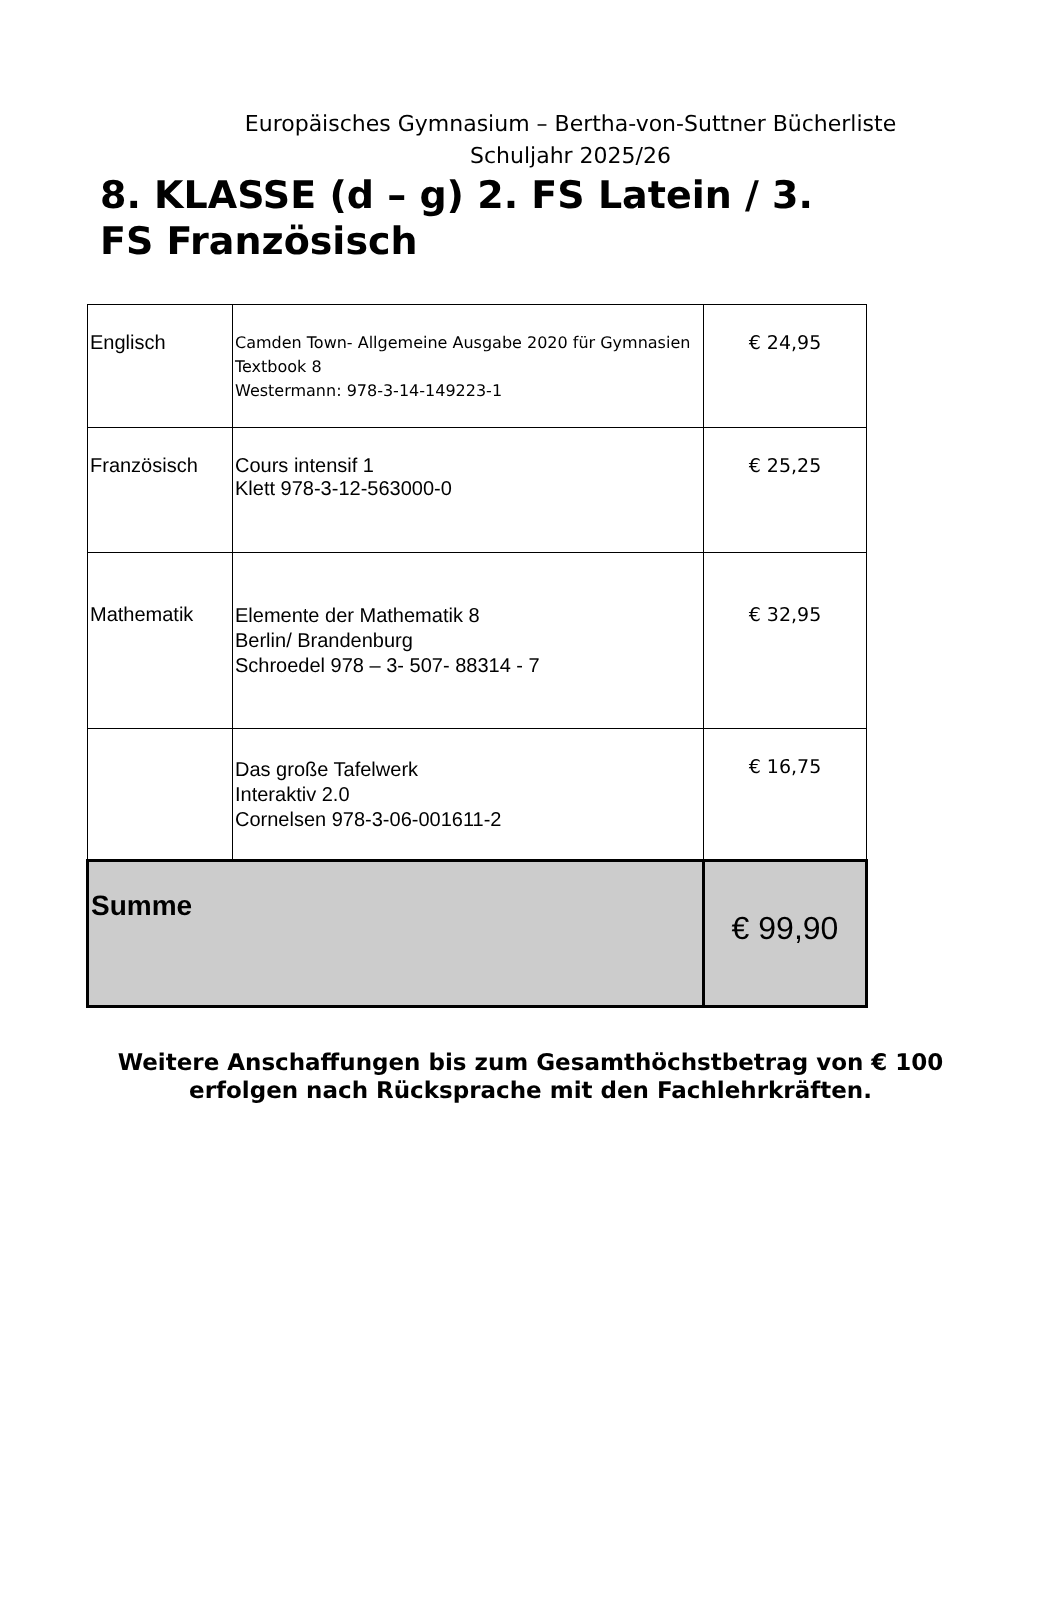Europäisches Gymnasium – Bertha-von-Suttner Bücherliste
Schuljahr 2025/26
8. KLASSE (d – g) 2. FS Latein / 3. FS Französisch
| Englisch | Camden Town- Allgemeine Ausgabe 2020 für Gymnasien Textbook 8 Westermann: 978-3-14-149223-1 | € 24,95 |
| Französisch | Cours intensif 1 Klett 978-3-12-563000-0 | € 25,25 |
| Mathematik | Elemente der Mathematik 8 Berlin/ Brandenburg Schroedel 978 – 3- 507- 88314 - 7 | € 32,95 |
| | Das große Tafelwerk Interaktiv 2.0 Cornelsen 978-3-06-001611-2 | € 16,75 |
| Summe | | € 99,90 |
Weitere Anschaffungen bis zum Gesamthöchstbetrag von € 100
erfolgen nach Rücksprache mit den Fachlehrkräften.